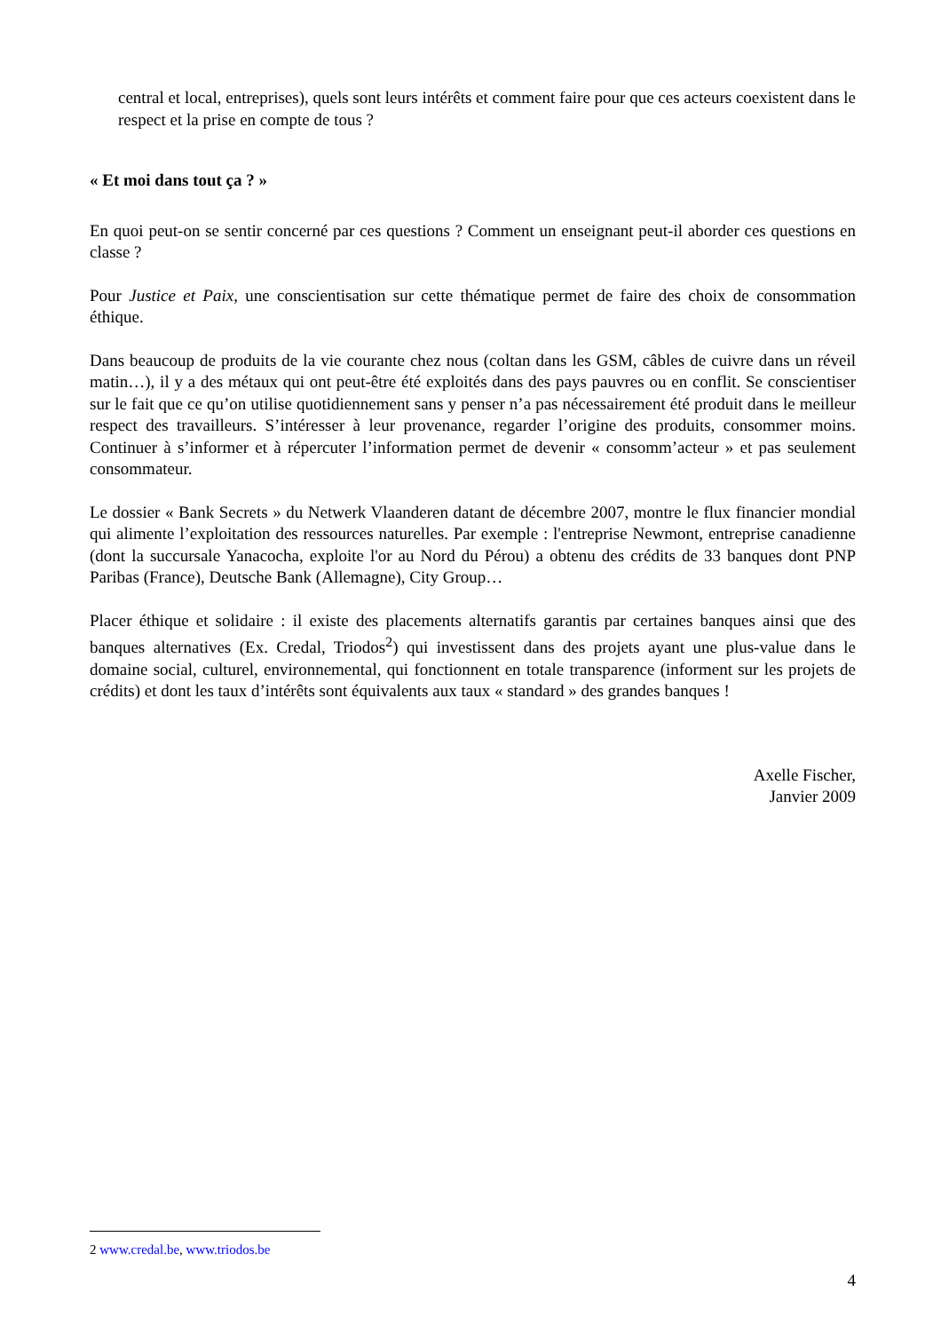central et local, entreprises), quels sont leurs intérêts et comment faire pour que ces acteurs coexistent dans le respect et la prise en compte de tous ?
« Et moi dans tout ça ? »
En quoi peut-on se sentir concerné par ces questions ? Comment un enseignant peut-il aborder ces questions en classe ?
Pour Justice et Paix, une conscientisation sur cette thématique permet de faire des choix de consommation éthique.
Dans beaucoup de produits de la vie courante chez nous (coltan dans les GSM, câbles de cuivre dans un réveil matin…), il y a des métaux qui ont peut-être été exploités dans des pays pauvres ou en conflit. Se conscientiser sur le fait que ce qu’on utilise quotidiennement sans y penser n’a pas nécessairement été produit dans le meilleur respect des travailleurs. S’intéresser à leur provenance, regarder l’origine des produits, consommer moins. Continuer à s’informer et à répercuter l’information permet de devenir « consomm’acteur » et pas seulement consommateur.
Le dossier « Bank Secrets » du Netwerk Vlaanderen datant de décembre 2007, montre le flux financier mondial qui alimente l’exploitation des ressources naturelles. Par exemple : l'entreprise Newmont, entreprise canadienne (dont la succursale Yanacocha, exploite l'or au Nord du Pérou) a obtenu des crédits de 33 banques dont PNP Paribas (France), Deutsche Bank (Allemagne), City Group…
Placer éthique et solidaire : il existe des placements alternatifs garantis par certaines banques ainsi que des banques alternatives (Ex. Credal, Triodos<sup>2</sup>) qui investissent dans des projets ayant une plus-value dans le domaine social, culturel, environnemental, qui fonctionnent en totale transparence (informent sur les projets de crédits) et dont les taux d’intérêts sont équivalents aux taux « standard » des grandes banques !
Axelle Fischer,
Janvier 2009
2 www.credal.be, www.triodos.be
4